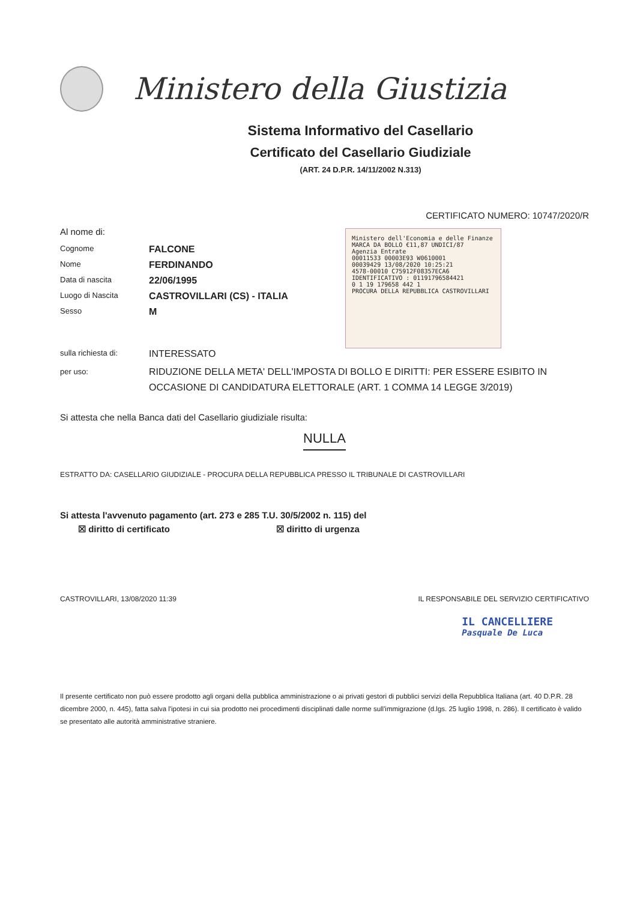Ministero della Giustizia
Sistema Informativo del Casellario
Certificato del Casellario Giudiziale
(ART. 24 D.P.R. 14/11/2002 N.313)
CERTIFICATO NUMERO: 10747/2020/R
Ministero dell'Economia e delle Finanze MARCA DA BOLLO €11,87 UNDICI/87
Agenzia Entrate
00011533 00003E93 W0610001
00039429 13/08/2020 10:25:21
4578-00010 C75912F08357ECA6
IDENTIFICATIVO : 01191796584421
0 1 19 179658 442 1
PROCURA DELLA REPUBBLICA CASTROVILLARI
Al nome di:
Cognome FALCONE
Nome FERDINANDO
Data di nascita 22/06/1995
Luogo di Nascita CASTROVILLARI (CS) - ITALIA
Sesso M
sulla richiesta di: INTERESSATO
per uso: RIDUZIONE DELLA META' DELL'IMPOSTA DI BOLLO E DIRITTI: PER ESSERE ESIBITO IN OCCASIONE DI CANDIDATURA ELETTORALE (ART. 1 COMMA 14 LEGGE 3/2019)
Si attesta che nella Banca dati del Casellario giudiziale risulta:
NULLA
ESTRATTO DA: CASELLARIO GIUDIZIALE - PROCURA DELLA REPUBBLICA PRESSO IL TRIBUNALE DI CASTROVILLARI
Si attesta l'avvenuto pagamento (art. 273 e 285 T.U. 30/5/2002 n. 115) del
☒ diritto di certificato ☒ diritto di urgenza
CASTROVILLARI, 13/08/2020 11:39 IL RESPONSABILE DEL SERVIZIO CERTIFICATIVO
IL CANCELLIERE
Pasquale De Luca
Il presente certificato non può essere prodotto agli organi della pubblica amministrazione o ai privati gestori di pubblici servizi della Repubblica Italiana (art. 40 D.P.R. 28 dicembre 2000, n. 445), fatta salva l'ipotesi in cui sia prodotto nei procedimenti disciplinati dalle norme sull'immigrazione (d.lgs. 25 luglio 1998, n. 286). Il certificato è valido se presentato alle autorità amministrative straniere.